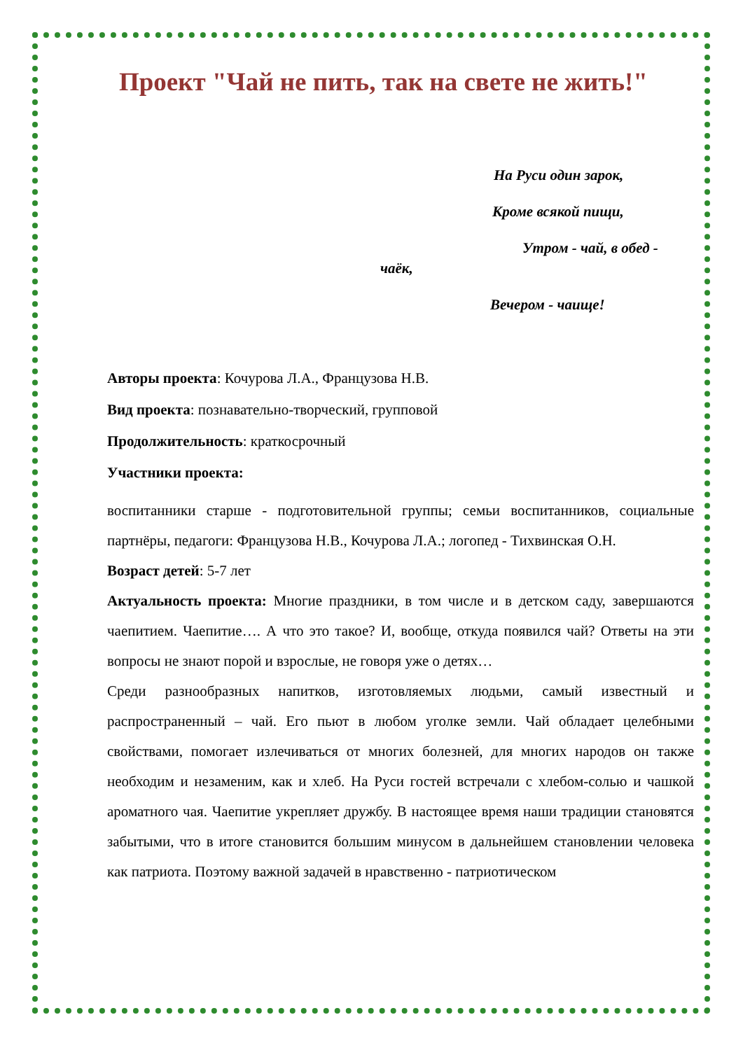Проект "Чай не пить, так на свете не жить!"
На Руси один зарок,
Кроме всякой пищи,
Утром - чай, в обед -
чаёк,
Вечером - чаище!
Авторы проекта: Кочурова Л.А., Французова Н.В.
Вид проекта: познавательно-творческий, групповой
Продолжительность: краткосрочный
Участники проекта:
воспитанники старше - подготовительной группы; семьи воспитанников, социальные партнёры, педагоги: Французова Н.В., Кочурова Л.А.; логопед - Тихвинская О.Н.
Возраст детей: 5-7 лет
Актуальность проекта: Многие праздники, в том числе и в детском саду, завершаются чаепитием. Чаепитие…. А что это такое? И, вообще, откуда появился чай? Ответы на эти вопросы не знают порой и взрослые, не говоря уже о детях…
Среди разнообразных напитков, изготовляемых людьми, самый известный и распространенный – чай. Его пьют в любом уголке земли. Чай обладает целебными свойствами, помогает излечиваться от многих болезней, для многих народов он также необходим и незаменим, как и хлеб. На Руси гостей встречали с хлебом-солью и чашкой ароматного чая. Чаепитие укрепляет дружбу. В настоящее время наши традиции становятся забытыми, что в итоге становится большим минусом в дальнейшем становлении человека как патриота. Поэтому важной задачей в нравственно - патриотическом